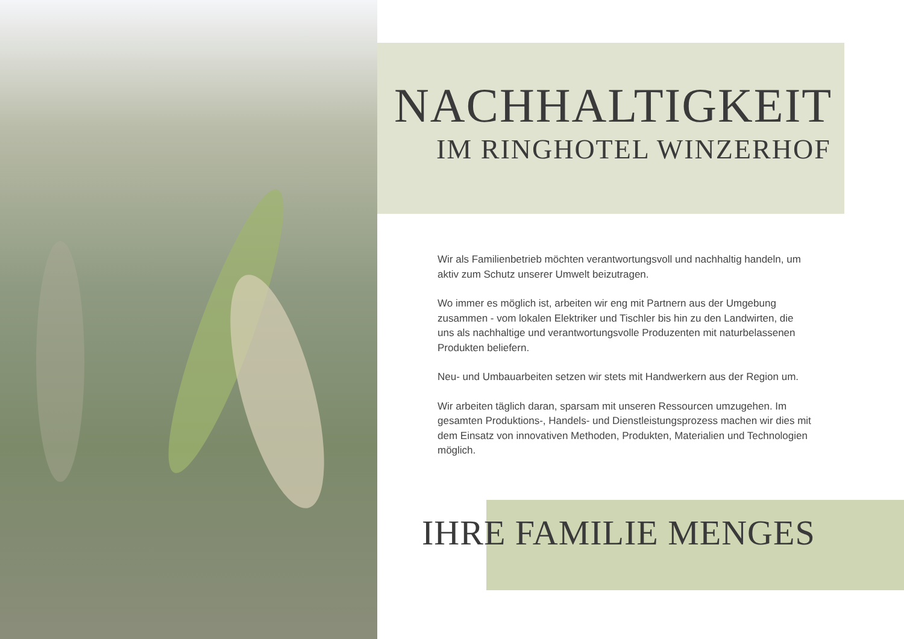NACHHALTIGKEIT
IM RINGHOTEL WINZERHOF
Wir als Familienbetrieb möchten verantwortungsvoll und nachhaltig handeln, um aktiv zum Schutz unserer Umwelt beizutragen.
Wo immer es möglich ist, arbeiten wir eng mit Partnern aus der Umgebung zusammen - vom lokalen Elektriker und Tischler bis hin zu den Landwirten, die uns als nachhaltige und verantwortungsvolle Produzenten mit naturbelassenen Produkten beliefern.
Neu- und Umbauarbeiten setzen wir stets mit Handwerkern aus der Region um.
Wir arbeiten täglich daran, sparsam mit unseren Ressourcen umzugehen. Im gesamten Produktions-, Handels- und Dienstleistungsprozess machen wir dies mit dem Einsatz von innovativen Methoden, Produkten, Materialien und Technologien möglich.
IHRE FAMILIE MENGES